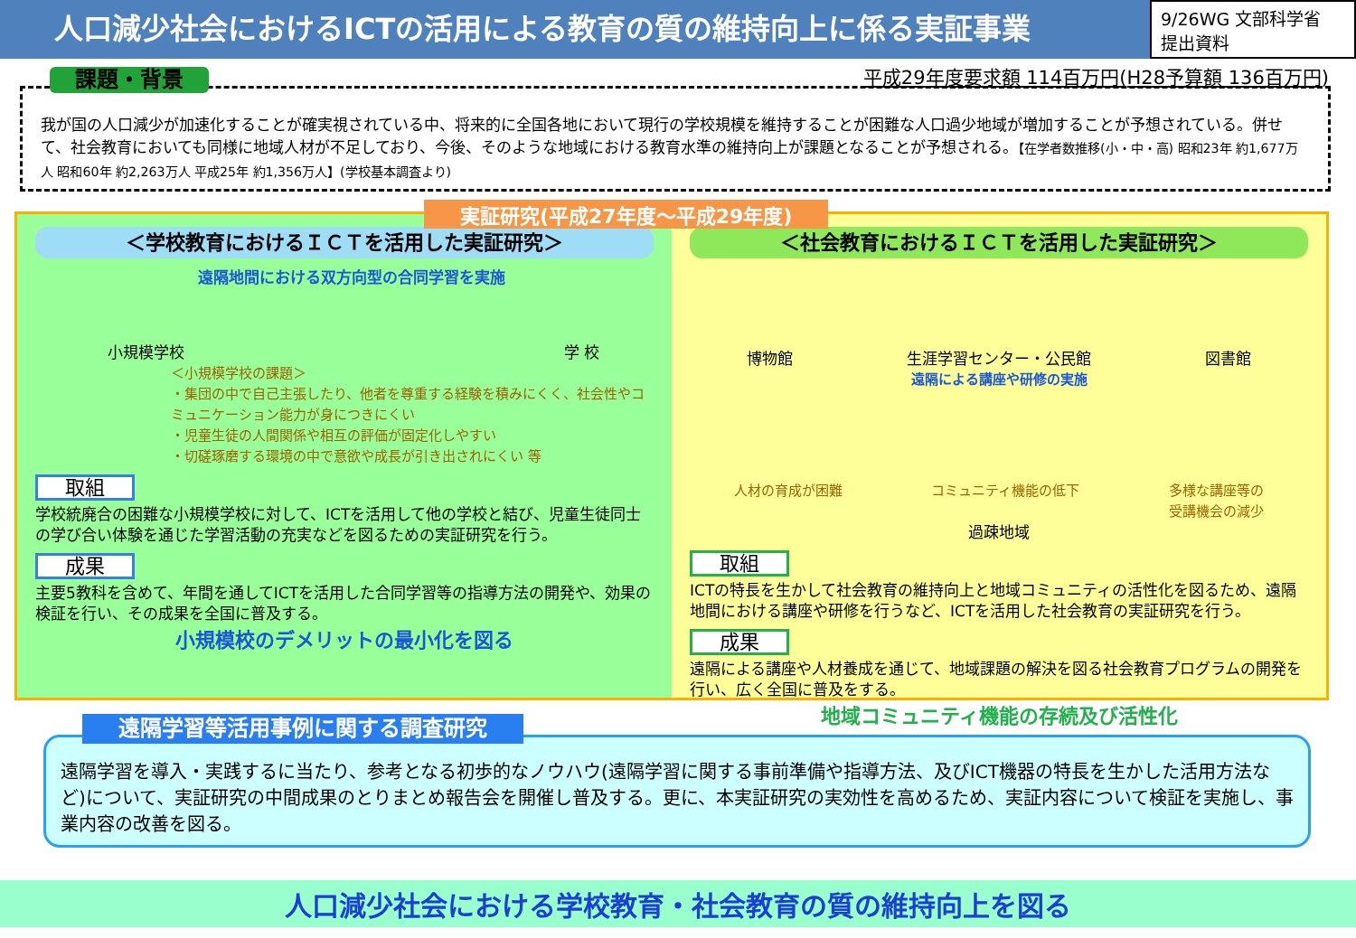人口減少社会におけるICTの活用による教育の質の維持向上に係る実証事業
9/26WG 文部科学省
提出資料
平成29年度要求額 114百万円(H28予算額 136百万円)
課題・背景
我が国の人口減少が加速化することが確実視されている中、将来的に全国各地において現行の学校規模を維持することが困難な人口過少地域が増加することが予想されている。併せて、社会教育においても同様に地域人材が不足しており、今後、そのような地域における教育水準の維持向上が課題となることが予想される。【在学者数推移(小・中・高) 昭和23年 約1,677万人 昭和60年 約2,263万人 平成25年 約1,356万人】(学校基本調査より)
実証研究(平成27年度～平成29年度)
＜学校教育におけるＩＣＴを活用した実証研究＞
遠隔地間における双方向型の合同学習を実施
小規模学校 学 校
＜小規模学校の課題＞
・集団の中で自己主張したり、他者を尊重する経験を積みにくく、社会性やコミュニケーション能力が身につきにくい
・児童生徒の人間関係や相互の評価が固定化しやすい
・切磋琢磨する環境の中で意欲や成長が引き出されにくい 等
取組
学校統廃合の困難な小規模学校に対して、ICTを活用して他の学校と結び、児童生徒同士の学び合い体験を通じた学習活動の充実などを図るための実証研究を行う。
成果
主要5教科を含めて、年間を通してICTを活用した合同学習等の指導方法の開発や、効果の検証を行い、その成果を全国に普及する。
小規模校のデメリットの最小化を図る
＜社会教育におけるＩＣＴを活用した実証研究＞
博物館 生涯学習センター・公民館 図書館
遠隔による講座や研修の実施
人材の育成が困難 コミュニティ機能の低下 多様な講座等の
受講機会の減少
過疎地域
取組
ICTの特長を生かして社会教育の維持向上と地域コミュニティの活性化を図るため、遠隔地間における講座や研修を行うなど、ICTを活用した社会教育の実証研究を行う。
成果
遠隔による講座や人材養成を通じて、地域課題の解決を図る社会教育プログラムの開発を行い、広く全国に普及をする。
地域コミュニティ機能の存続及び活性化
遠隔学習等活用事例に関する調査研究
遠隔学習を導入・実践するに当たり、参考となる初歩的なノウハウ(遠隔学習に関する事前準備や指導方法、及びICT機器の特長を生かした活用方法など)について、実証研究の中間成果のとりまとめ報告会を開催し普及する。更に、本実証研究の実効性を高めるため、実証内容について検証を実施し、事業内容の改善を図る。
人口減少社会における学校教育・社会教育の質の維持向上を図る